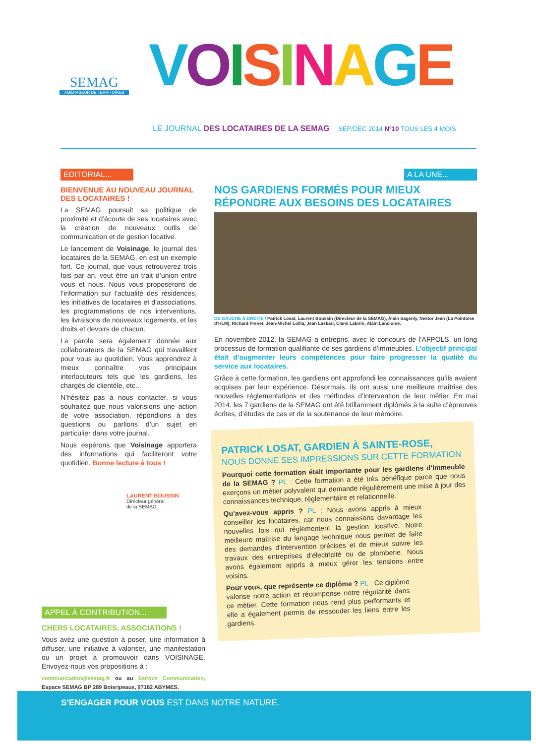SEMAG
AMÉNAGEUR DE TERRITOIRES
VOISINAGE
LE JOURNAL DES LOCATAIRES DE LA SEMAG SEP/DEC 2014 N°10 TOUS LES 4 MOIS
EDITORIAL...
BIENVENUE AU NOUVEAU JOURNAL DES LOCATAIRES !
La SEMAG poursuit sa politique de proximité et d’écoute de ses locataires avec la création de nouveaux outils de communication et de gestion locative.
Le lancement de Voisinage, le journal des locataires de la SEMAG, en est un exemple fort. Ce journal, que vous retrouverez trois fois par an, veut être un trait d’union entre vous et nous. Nous vous proposerons de l’information sur l’actualité des résidences, les initiatives de locataires et d’associations, les programmations de nos interventions, les livraisons de nouveaux logements, et les droits et devoirs de chacun.
La parole sera également donnée aux collaborateurs de la SEMAG qui travaillent pour vous au quotidien. Vous apprendrez à mieux connaître vos principaux interlocuteurs tels que les gardiens, les chargés de clientèle, etc...
N’hésitez pas à nous contacter, si vous souhaitez que nous valorisions une action de votre association, répondions à des questions ou parlions d’un sujet en particulier dans votre journal.
Nous espérons que Voisinage apportera des informations qui faciliteront votre quotidien. Bonne lecture à tous !
LAURENT BOUSSIN
Directeur général
de la SEMAG
APPEL À CONTRIBUTION...
CHERS LOCATAIRES, ASSOCIATIONS !
Vous avez une question à poser, une information à diffuser, une initiative à valoriser, une manifestation ou un projet à promouvoir dans VOISINAGE. Envoyez-nous vos propositions à :
communication@semag.fr ou au Service Communication, Espace SEMAG BP 289 Boisripeaux, 97182 ABYMES.
A LA UNE...
NOS GARDIENS FORMÉS POUR MIEUX RÉPONDRE AUX BESOINS DES LOCATAIRES
DE GAUCHE À DROITE / Patrick Losat, Laurent Boussin (Directeur de la SEMAG), Alain Sagenly, Nestor Jean (La Pointoise d’HLM), Richard Frenet, Jean-Michel Lollia, Jean Laskari, Clami Labirin, Alain Lanclume.
En novembre 2012, la SEMAG a entrepris, avec le concours de l’AFPOLS, un long processus de formation qualifiante de ses gardiens d’immeubles. L’objectif principal était d’augmenter leurs compétences pour faire progresser la qualité du service aux locataires.
Grâce à cette formation, les gardiens ont approfondi les connaissances qu’ils avaient acquises par leur expérience. Désormais, ils ont aussi une meilleure maîtrise des nouvelles réglementations et des méthodes d’intervention de leur métier. En mai 2014, les 7 gardiens de la SEMAG ont été brillamment diplômés à la suite d’épreuves écrites, d’études de cas et de la soutenance de leur mémoire.
PATRICK LOSAT, GARDIEN À SAINTE-ROSE,
NOUS DONNE SES IMPRESSIONS SUR CETTE FORMATION
Pourquoi cette formation était importante pour les gardiens d’immeuble de la SEMAG ? PL : Cette formation a été très bénéfique parce que nous exerçons un métier polyvalent qui demande régulièrement une mise à jour des connaissances technique, réglementaire et relationnelle.
Qu’avez-vous appris ? PL : Nous avons appris à mieux conseiller les locataires, car nous connaissons davantage les nouvelles lois qui réglementent la gestion locative. Notre meilleure maîtrise du langage technique nous permet de faire des demandes d’intervention précises et de mieux suivre les travaux des entreprises d’électricité ou de plomberie. Nous avons également appris à mieux gérer les tensions entre voisins.
Pour vous, que représente ce diplôme ? PL : Ce diplôme valorise notre action et récompense notre régularité dans ce métier. Cette formation nous rend plus performants et elle a également permis de ressouder les liens entre les gardiens.
S’ENGAGER POUR VOUS EST DANS NOTRE NATURE.